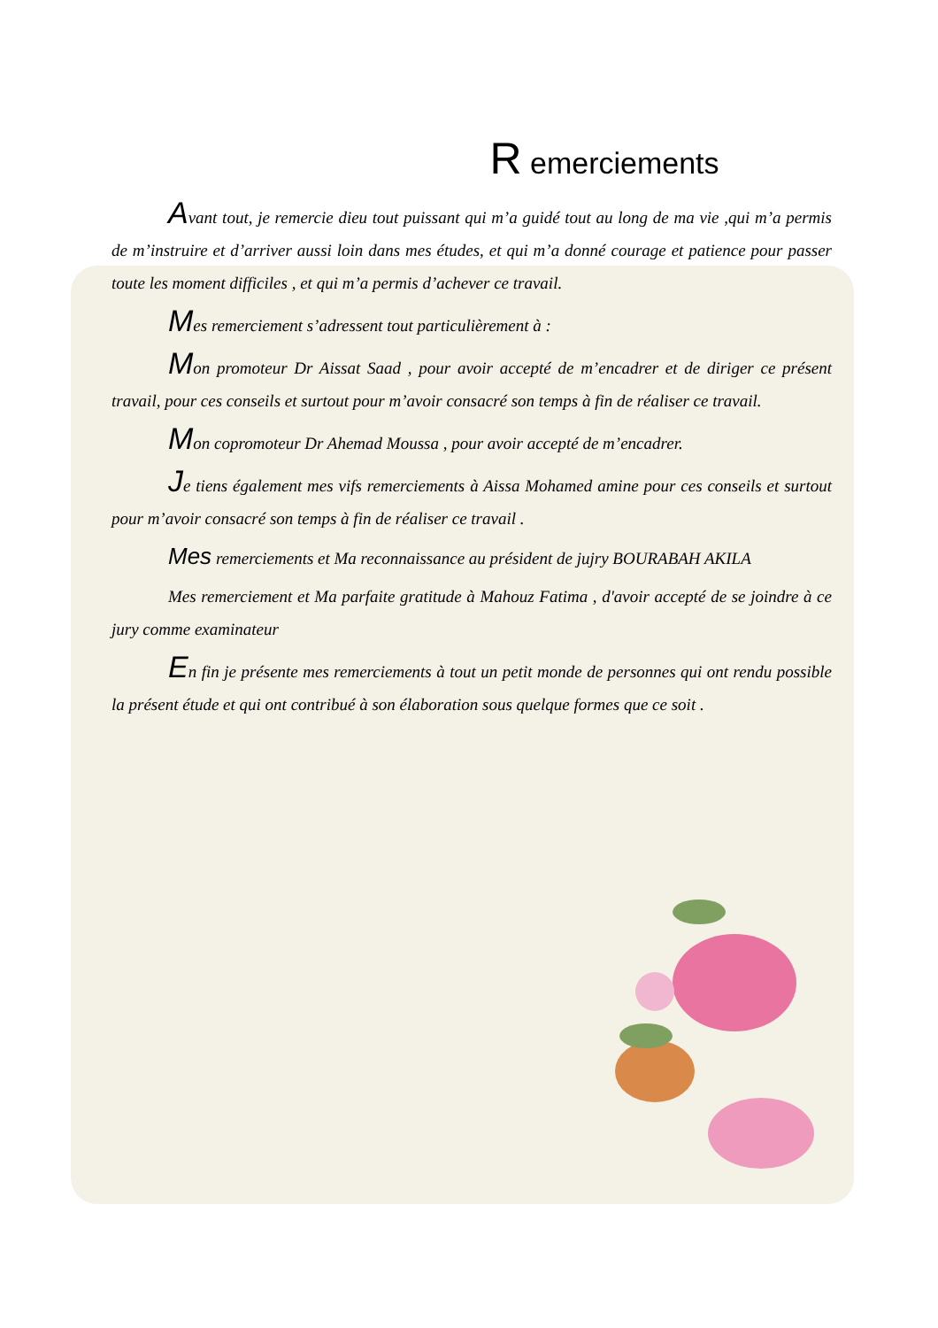R emerciements
Avant tout, je remercie dieu tout puissant qui m’a guidé tout au long de ma vie ,qui m’a permis de m’instruire et d’arriver aussi loin dans mes études, et qui m’a donné courage et patience pour passer toute les moment difficiles , et qui m’a permis d’achever ce travail.
Mes remerciement s’adressent tout particulièrement à :
Mon promoteur Dr Aissat Saad , pour avoir accepté de m’encadrer et de diriger ce présent travail, pour ces conseils et surtout pour m’avoir consacré son temps à fin de réaliser ce travail.
Mon copromoteur Dr Ahemad Moussa , pour avoir accepté de m’encadrer.
Je tiens également mes vifs remerciements à Aissa Mohamed amine pour ces conseils et surtout pour m’avoir consacré son temps à fin de réaliser ce travail .
Mes remerciements et Ma reconnaissance au président de jujry BOURABAH AKILA
Mes remerciement et Ma parfaite gratitude à Mahouz Fatima , d'avoir accepté de se joindre à ce jury comme examinateur
En fin je présente mes remerciements à tout un petit monde de personnes qui ont rendu possible la présent étude et qui ont contribué à son élaboration sous quelque formes que ce soit .